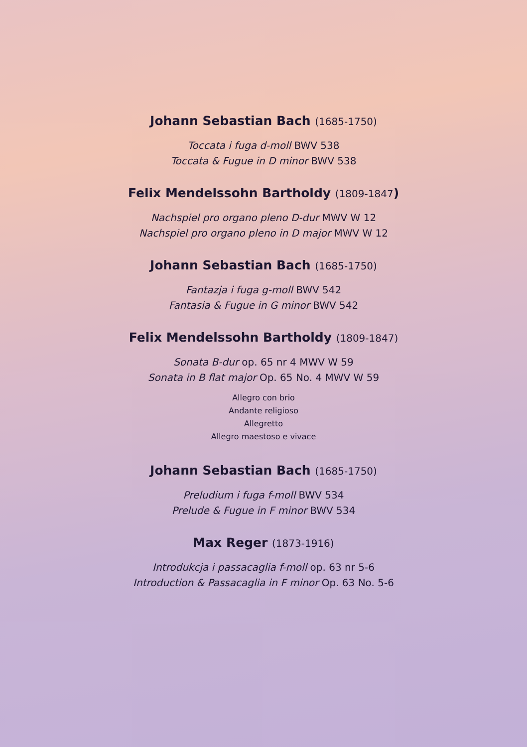Johann Sebastian Bach (1685-1750)
Toccata i fuga d-moll BWV 538
Toccata & Fugue in D minor BWV 538
Felix Mendelssohn Bartholdy (1809-1847)
Nachspiel pro organo pleno D-dur MWV W 12
Nachspiel pro organo pleno in D major MWV W 12
Johann Sebastian Bach (1685-1750)
Fantazja i fuga g-moll BWV 542
Fantasia & Fugue in G minor BWV 542
Felix Mendelssohn Bartholdy (1809-1847)
Sonata B-dur op. 65 nr 4 MWV W 59
Sonata in B flat major Op. 65 No. 4 MWV W 59
Allegro con brio
Andante religioso
Allegretto
Allegro maestoso e vivace
Johann Sebastian Bach (1685-1750)
Preludium i fuga f-moll BWV 534
Prelude & Fugue in F minor BWV 534
Max Reger (1873-1916)
Introdukcja i passacaglia f-moll op. 63 nr 5-6
Introduction & Passacaglia in F minor Op. 63 No. 5-6